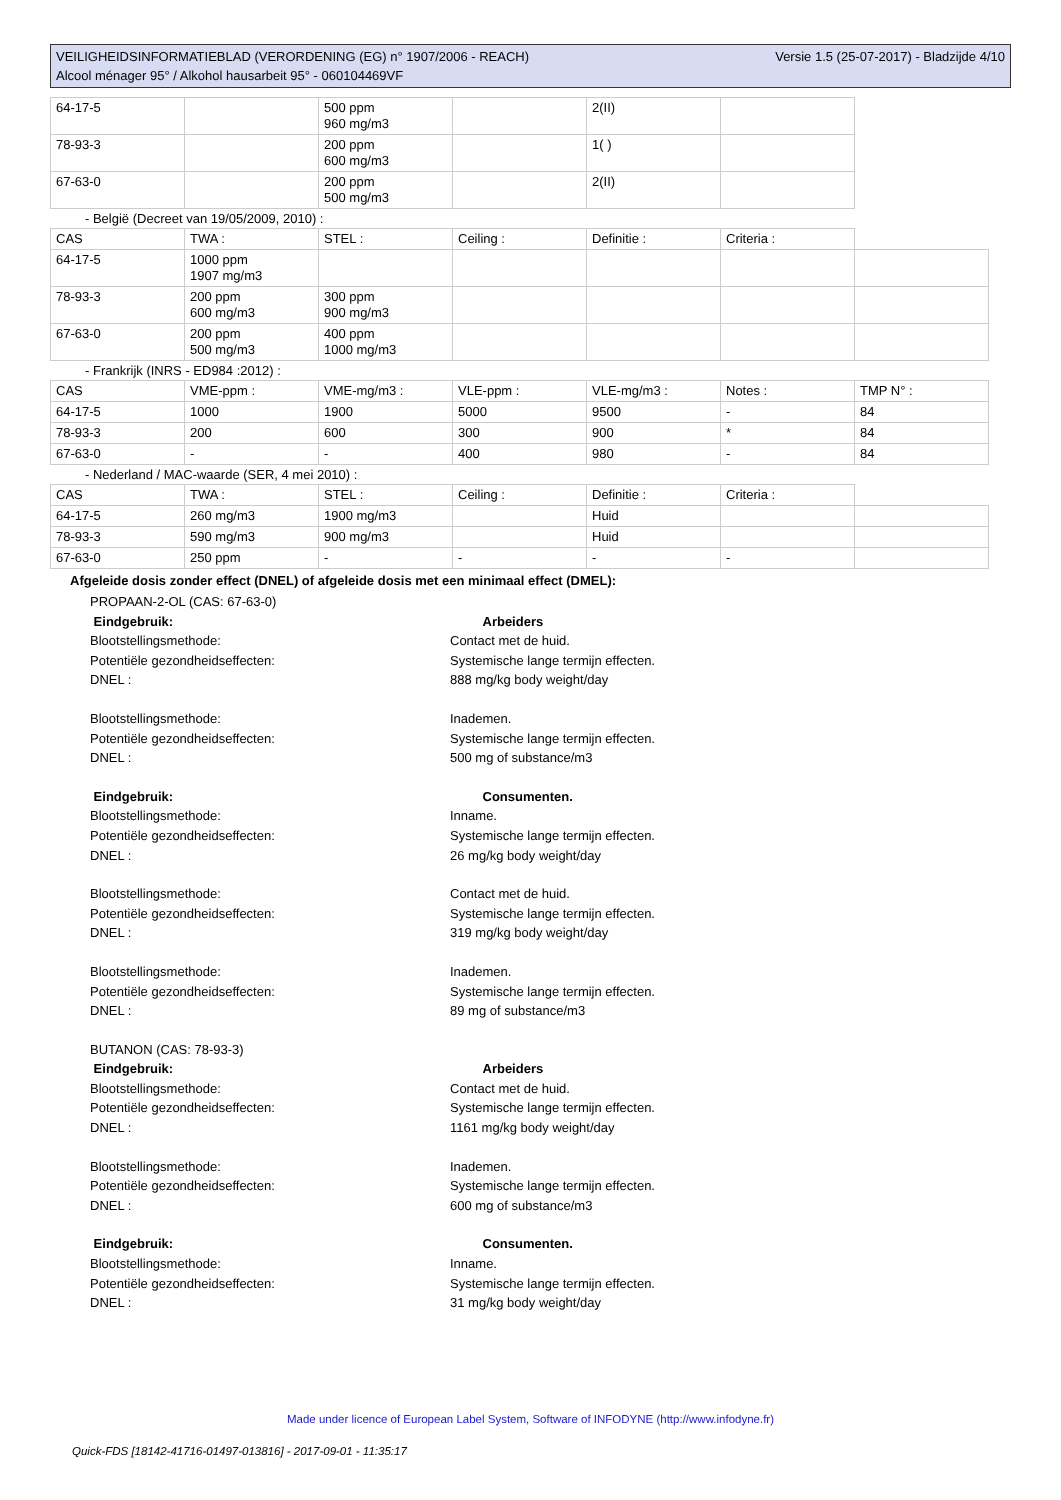VEILIGHEIDSINFORMATIEBLAD (VERORDENING (EG) n° 1907/2006 - REACH)
Versie 1.5 (25-07-2017) - Bladzijde 4/10
Alcool ménager 95° / Alkohol hausarbeit 95° - 060104469VF
| 64-17-5 | | 500 ppm 960 mg/m3 | | 2(II) | |
| 78-93-3 | | 200 ppm 600 mg/m3 | | 1( ) | |
| 67-63-0 | | 200 ppm 500 mg/m3 | | 2(II) | |
- België (Decreet van 19/05/2009, 2010) :
| CAS | TWA : | STEL : | Ceiling : | Definitie : | Criteria : | |
| 64-17-5 | 1000 ppm 1907 mg/m3 | | | | | |
| 78-93-3 | 200 ppm 600 mg/m3 | 300 ppm 900 mg/m3 | | | | |
| 67-63-0 | 200 ppm 500 mg/m3 | 400 ppm 1000 mg/m3 | | | | |
- Frankrijk (INRS - ED984 :2012) :
| CAS | VME-ppm : | VME-mg/m3 : | VLE-ppm : | VLE-mg/m3 : | Notes : | TMP N° : |
| 64-17-5 | 1000 | 1900 | 5000 | 9500 | - | 84 |
| 78-93-3 | 200 | 600 | 300 | 900 | * | 84 |
| 67-63-0 | - | - | 400 | 980 | - | 84 |
- Nederland / MAC-waarde (SER, 4 mei 2010) :
| CAS | TWA : | STEL : | Ceiling : | Definitie : | Criteria : | |
| 64-17-5 | 260 mg/m3 | 1900 mg/m3 | | Huid | | |
| 78-93-3 | 590 mg/m3 | 900 mg/m3 | | Huid | | |
| 67-63-0 | 250 ppm | - | - | - | - | |
Afgeleide dosis zonder effect (DNEL) of afgeleide dosis met een minimaal effect (DMEL):
PROPAAN-2-OL (CAS: 67-63-0)
Eindgebruik: Arbeiders
Blootstellingsmethode: Contact met de huid.
Potentiële gezondheidseffecten: Systemische lange termijn effecten.
DNEL : 888 mg/kg body weight/day
Blootstellingsmethode: Inademen.
Potentiële gezondheidseffecten: Systemische lange termijn effecten.
DNEL : 500 mg of substance/m3
Eindgebruik: Consumenten.
Blootstellingsmethode: Inname.
Potentiële gezondheidseffecten: Systemische lange termijn effecten.
DNEL : 26 mg/kg body weight/day
Blootstellingsmethode: Contact met de huid.
Potentiële gezondheidseffecten: Systemische lange termijn effecten.
DNEL : 319 mg/kg body weight/day
Blootstellingsmethode: Inademen.
Potentiële gezondheidseffecten: Systemische lange termijn effecten.
DNEL : 89 mg of substance/m3
BUTANON (CAS: 78-93-3)
Eindgebruik: Arbeiders
Blootstellingsmethode: Contact met de huid.
Potentiële gezondheidseffecten: Systemische lange termijn effecten.
DNEL : 1161 mg/kg body weight/day
Blootstellingsmethode: Inademen.
Potentiële gezondheidseffecten: Systemische lange termijn effecten.
DNEL : 600 mg of substance/m3
Eindgebruik: Consumenten.
Blootstellingsmethode: Inname.
Potentiële gezondheidseffecten: Systemische lange termijn effecten.
DNEL : 31 mg/kg body weight/day
Made under licence of European Label System, Software of INFODYNE (http://www.infodyne.fr)
Quick-FDS [18142-41716-01497-013816] - 2017-09-01 - 11:35:17